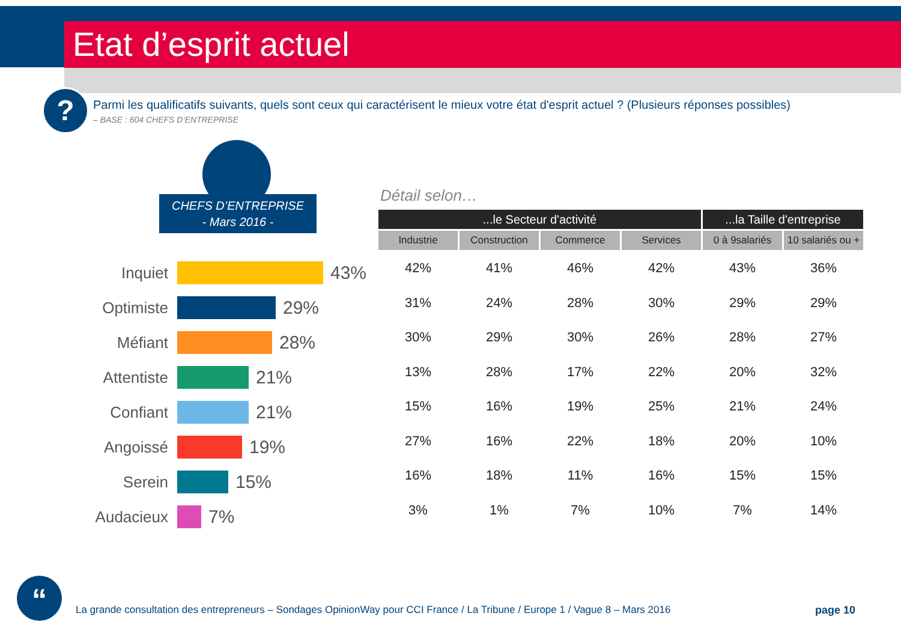Etat d’esprit actuel
?
Parmi les qualificatifs suivants, quels sont ceux qui caractérisent le mieux votre état d'esprit actuel ? (Plusieurs réponses possibles)
– BASE : 604 CHEFS D’ENTREPRISE
CHEFS D’ENTREPRISE
- Mars 2016 -
Détail selon…
Inquiet
43%
Optimiste
29%
Méfiant
28%
Attentiste
21%
Confiant
21%
Angoissé
19%
Serein
15%
Audacieux
7%
| ...le Secteur d'activité | | | | ...la Taille d'entreprise | |
| --- | --- | --- | --- | --- | --- |
| Industrie | Construction | Commerce | Services | 0 à 9salariés | 10 salariés ou + |
| 42% | 41% | 46% | 42% | 43% | 36% |
| 31% | 24% | 28% | 30% | 29% | 29% |
| 30% | 29% | 30% | 26% | 28% | 27% |
| 13% | 28% | 17% | 22% | 20% | 32% |
| 15% | 16% | 19% | 25% | 21% | 24% |
| 27% | 16% | 22% | 18% | 20% | 10% |
| 16% | 18% | 11% | 16% | 15% | 15% |
| 3% | 1% | 7% | 10% | 7% | 14% |
“
La grande consultation des entrepreneurs – Sondages OpinionWay pour CCI France / La Tribune / Europe 1 / Vague 8 – Mars 2016
page 10